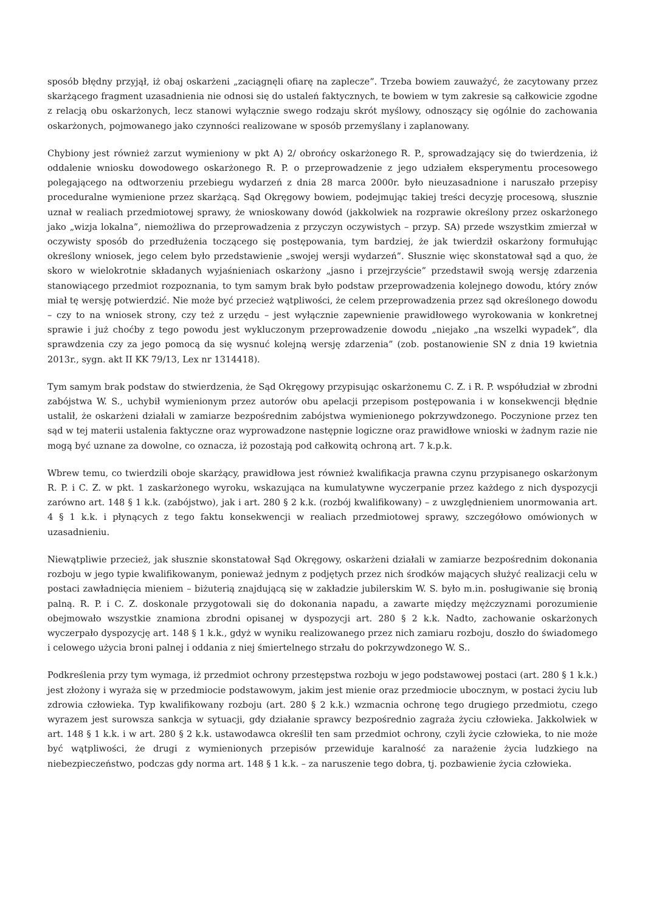sposób błędny przyjął, iż obaj oskarżeni „zaciągnęli ofiarę na zaplecze”. Trzeba bowiem zauważyć, że zacytowany przez skarżącego fragment uzasadnienia nie odnosi się do ustaleń faktycznych, te bowiem w tym zakresie są całkowicie zgodne z relacją obu oskarżonych, lecz stanowi wyłącznie swego rodzaju skrót myślowy, odnoszący się ogólnie do zachowania oskarżonych, pojmowanego jako czynności realizowane w sposób przemyślany i zaplanowany.
Chybiony jest również zarzut wymieniony w pkt A) 2/ obrońcy oskarżonego R. P., sprowadzający się do twierdzenia, iż oddalenie wniosku dowodowego oskarżonego R. P. o przeprowadzenie z jego udziałem eksperymentu procesowego polegającego na odtworzeniu przebiegu wydarzeń z dnia 28 marca 2000r. było nieuzasadnione i naruszało przepisy proceduralne wymienione przez skarżącą. Sąd Okręgowy bowiem, podejmując takiej treści decyzję procesową, słusznie uznał w realiach przedmiotowej sprawy, że wnioskowany dowód (jakkolwiek na rozprawie określony przez oskarżonego jako „wizja lokalna”, niemożliwa do przeprowadzenia z przyczyn oczywistych – przyp. SA) przede wszystkim zmierzał w oczywisty sposób do przedłużenia toczącego się postępowania, tym bardziej, że jak twierdził oskarżony formułując określony wniosek, jego celem było przedstawienie „swojej wersji wydarzeń”. Słusznie więc skonstatował sąd a quo, że skoro w wielokrotnie składanych wyjaśnieniach oskarżony „jasno i przejrzyście” przedstawił swoją wersję zdarzenia stanowiącego przedmiot rozpoznania, to tym samym brak było podstaw przeprowadzenia kolejnego dowodu, który znów miał tę wersję potwierdzić. Nie może być przecież wątpliwości, że celem przeprowadzenia przez sąd określonego dowodu – czy to na wniosek strony, czy też z urzędu – jest wyłącznie zapewnienie prawidłowego wyrokowania w konkretnej sprawie i już choćby z tego powodu jest wykluczonym przeprowadzenie dowodu „niejako „na wszelki wypadek”, dla sprawdzenia czy za jego pomocą da się wysnuć kolejną wersję zdarzenia” (zob. postanowienie SN z dnia 19 kwietnia 2013r., sygn. akt II KK 79/13, Lex nr 1314418).
Tym samym brak podstaw do stwierdzenia, że Sąd Okręgowy przypisując oskarżonemu C. Z. i R. P. współudział w zbrodni zabójstwa W. S., uchybił wymienionym przez autorów obu apelacji przepisom postępowania i w konsekwencji błędnie ustalił, że oskarżeni działali w zamiarze bezpośrednim zabójstwa wymienionego pokrzywdzonego. Poczynione przez ten sąd w tej materii ustalenia faktyczne oraz wyprowadzone następnie logiczne oraz prawidłowe wnioski w żadnym razie nie mogą być uznane za dowolne, co oznacza, iż pozostają pod całkowitą ochroną art. 7 k.p.k.
Wbrew temu, co twierdzili oboje skarżący, prawidłowa jest również kwalifikacja prawna czynu przypisanego oskarżonym R. P. i C. Z. w pkt. 1 zaskarżonego wyroku, wskazująca na kumulatywne wyczerpanie przez każdego z nich dyspozycji zarówno art. 148 § 1 k.k. (zabójstwo), jak i art. 280 § 2 k.k. (rozbój kwalifikowany) – z uwzględnieniem unormowania art. 4 § 1 k.k. i płynących z tego faktu konsekwencji w realiach przedmiotowej sprawy, szczegółowo omówionych w uzasadnieniu.
Niewątpliwie przecież, jak słusznie skonstatował Sąd Okręgowy, oskarżeni działali w zamiarze bezpośrednim dokonania rozboju w jego typie kwalifikowanym, ponieważ jednym z podjętych przez nich środków mających służyć realizacji celu w postaci zawładnięcia mieniem – biżuterią znajdującą się w zakładzie jubilerskim W. S. było m.in. posługiwanie się bronią palną. R. P. i C. Z. doskonale przygotowali się do dokonania napadu, a zawarte między mężczyznami porozumienie obejmowało wszystkie znamiona zbrodni opisanej w dyspozycji art. 280 § 2 k.k. Nadto, zachowanie oskarżonych wyczerpało dyspozycję art. 148 § 1 k.k., gdyż w wyniku realizowanego przez nich zamiaru rozboju, doszło do świadomego i celowego użycia broni palnej i oddania z niej śmiertelnego strzału do pokrzywdzonego W. S..
Podkreślenia przy tym wymaga, iż przedmiot ochrony przestępstwa rozboju w jego podstawowej postaci (art. 280 § 1 k.k.) jest złożony i wyraża się w przedmiocie podstawowym, jakim jest mienie oraz przedmiocie ubocznym, w postaci życiu lub zdrowia człowieka. Typ kwalifikowany rozboju (art. 280 § 2 k.k.) wzmacnia ochronę tego drugiego przedmiotu, czego wyrazem jest surowsza sankcja w sytuacji, gdy działanie sprawcy bezpośrednio zagraża życiu człowieka. Jakkolwiek w art. 148 § 1 k.k. i w art. 280 § 2 k.k. ustawodawca określił ten sam przedmiot ochrony, czyli życie człowieka, to nie może być wątpliwości, że drugi z wymienionych przepisów przewiduje karalność za narażenie życia ludzkiego na niebezpieczeństwo, podczas gdy norma art. 148 § 1 k.k. – za naruszenie tego dobra, tj. pozbawienie życia człowieka.